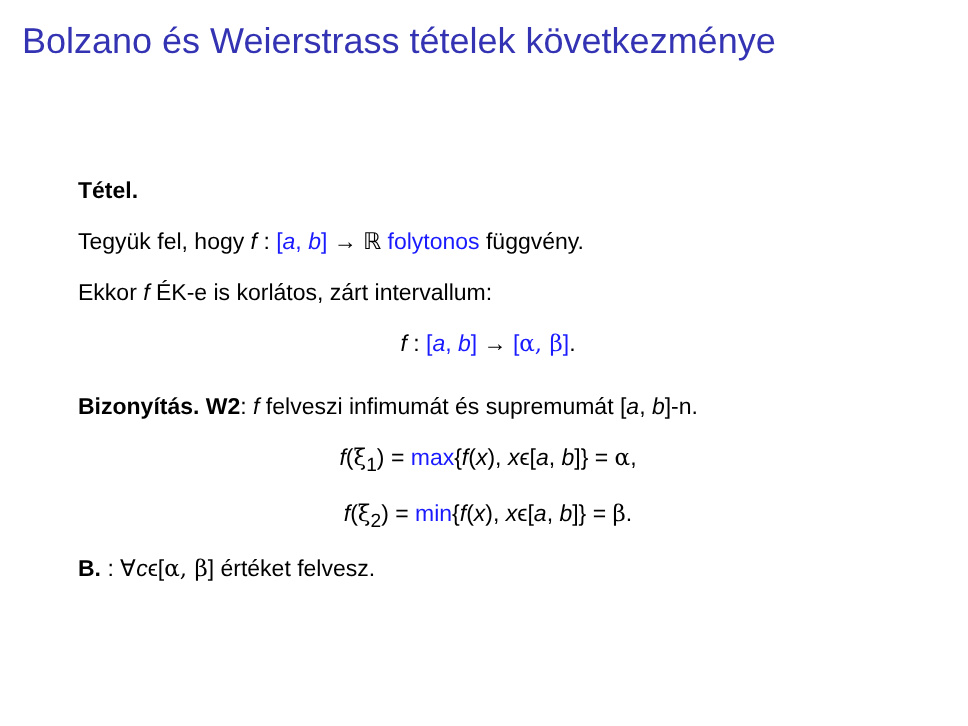Bolzano és Weierstrass tételek következménye
Tétel.
Tegyük fel, hogy f : [a, b] → ℝ folytonos függvény.
Ekkor f ÉK-e is korlátos, zárt intervallum:
f : [a, b] → [α, β].
Bizonyítás. W2: f felveszi infimumát és supremumát [a, b]-n.
f(ξ<sub>1</sub>) = max{f(x), xϵ[a, b]} = α,
f(ξ<sub>2</sub>) = min{f(x), xϵ[a, b]} = β.
B. : ∀cϵ[α, β] értéket felvesz.